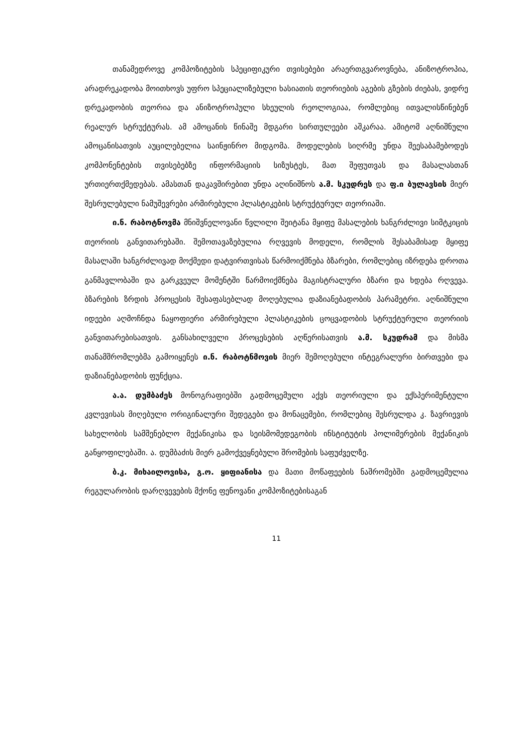თანამედროვე კომპოზიტების სპეციფიკური თვისებები არაერთგვაროვნება, ანიზოტროპია, არადრეკადობა მოითხოვს უფრო სპეციალიზებული ხასიათის თეორიების აგების გზების ძიებას, ვიდრე დრეკადობის თეორია და ანიზოტროპული სხეულის რეოლოგიაა, რომლებიც ითვალისწინებენ რეალურ სტრუქტურას. ამ ამოცანის წინაშე მდგარი სირთულეები აშკარაა. ამიტომ აღნიშნული ამოცანისათვის აუცილებელია საინჟინრო მიდგომა. მოდელების სიღრმე უნდა შეესაბამებოდეს კომპონენტების თვისებებზე ინფორმაციის სიზუსტეს, მათ შეფუთვას და მასალასთან ურთიერთქმედებას. ამასთან დაკავშირებით უნდა აღინიშნოს ა.მ. სკუდრეს და ფ.ი ბულავსის მიერ შესრულებული ნამუშევრები არმირებული პლასტიკების სტრუქტურულ თეორიაში.
ი.ნ. რაბოტნოვმა მნიშვნელოვანი წვლილი შეიტანა მყიფე მასალების ხანგრძლივი სიმტკიცის თეორიის განვითარებაში. შემოთავაზებულია რღვევის მოდელი, რომლის შესაბამისად მყიფე მასალაში ხანგრძლივად მოქმედი დატვირთვისას წარმოიქმნება ბზარები, რომლებიც იზრდება დროთა განმავლობაში და გარკვეულ მომენტში წარმოიქმნება მაგისტრალური ბზარი და ხდება რღვევა. ბზარების ზრდის პროცესის შესაფასებლად მოღებულია დაზიანებადობის პარამეტრი. აღნიშნული იდეები აღმოჩნდა ნაყოფიერი არმირებული პლასტიკების ცოცვადობის სტრუქტურული თეორიის განვითარებისათვის. განსახილველი პროცესების აღწერისათვის ა.მ. სკუდრამ და მისმა თანამშრომლებმა გამოიყენეს ი.ნ. რაბოტნმოვის მიერ შემოღებული ინტეგრალური ბირთვები და დაზიანებადობის ფუნქცია.
ა.ა. დუმბაძეს მონოგრაფიებში გადმოცემული აქვს თეორიული და ექსპერიმენტული კვლევისას მიღებული ორიგინალური შედეგები და მონაცემები, რომლებიც შესრულდა კ. ზავრიევის სახელობის სამშენებლო მექანიკისა და სეისმომედეგობის ინსტიტუტის პოლიმერების მექანიკის განყოფილებაში. ა. დუმბაძის მიერ გამოქვეყნებული შრომების საფუძველზე.
ბ.კ. მიხაილოვისა, გ.ო. ყიფიანისა და მათი მოწაფეების ნაშრომებში გადმოცემულია რეგულარობის დარღვევების მქონე ფენოვანი კომპოზიტებისაგან
11